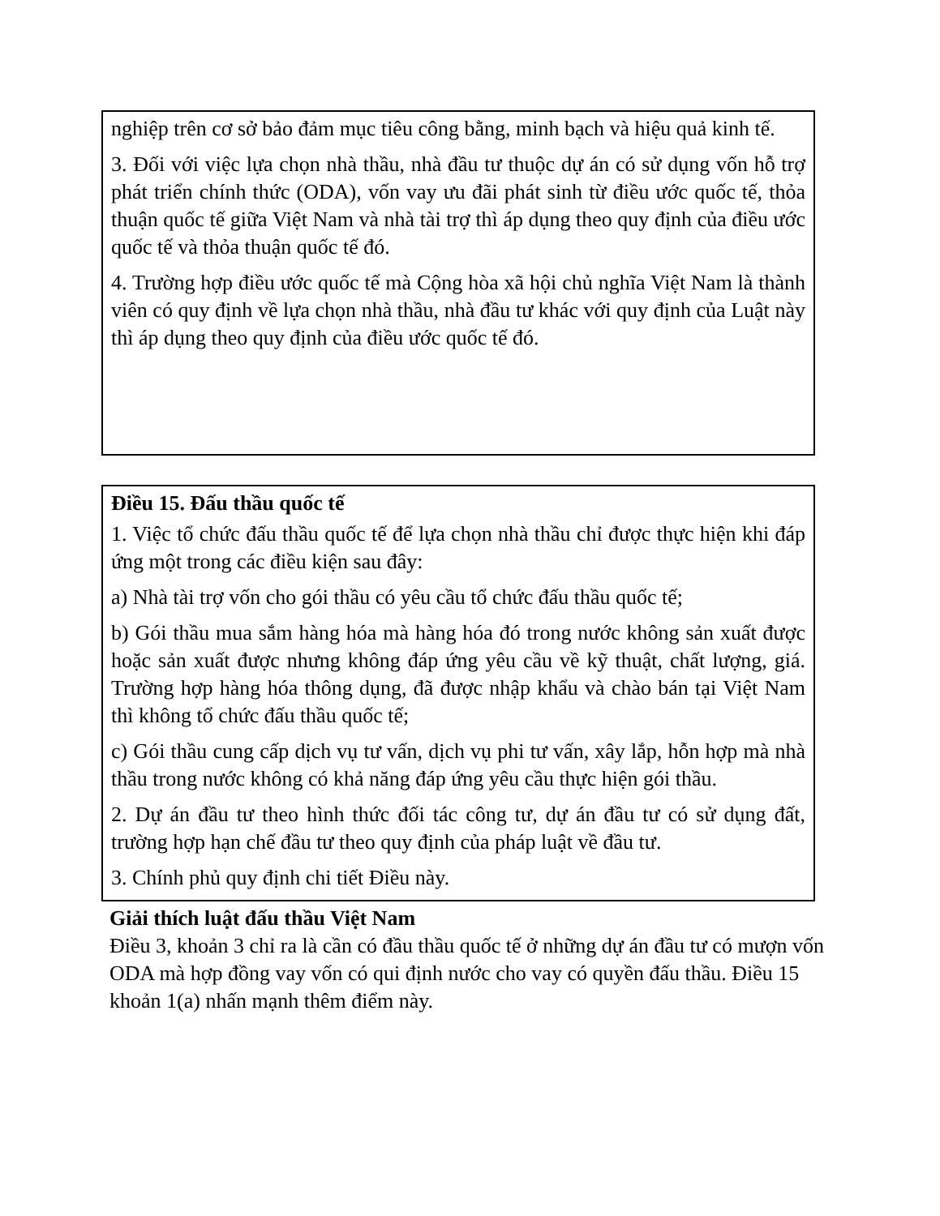nghiệp trên cơ sở bảo đảm mục tiêu công bằng, minh bạch và hiệu quả kinh tế.
3. Đối với việc lựa chọn nhà thầu, nhà đầu tư thuộc dự án có sử dụng vốn hỗ trợ phát triển chính thức (ODA), vốn vay ưu đãi phát sinh từ điều ước quốc tế, thỏa thuận quốc tế giữa Việt Nam và nhà tài trợ thì áp dụng theo quy định của điều ước quốc tế và thỏa thuận quốc tế đó.
4. Trường hợp điều ước quốc tế mà Cộng hòa xã hội chủ nghĩa Việt Nam là thành viên có quy định về lựa chọn nhà thầu, nhà đầu tư khác với quy định của Luật này thì áp dụng theo quy định của điều ước quốc tế đó.
Điều 15. Đấu thầu quốc tế
1. Việc tổ chức đấu thầu quốc tế để lựa chọn nhà thầu chỉ được thực hiện khi đáp ứng một trong các điều kiện sau đây:
a) Nhà tài trợ vốn cho gói thầu có yêu cầu tổ chức đấu thầu quốc tế;
b) Gói thầu mua sắm hàng hóa mà hàng hóa đó trong nước không sản xuất được hoặc sản xuất được nhưng không đáp ứng yêu cầu về kỹ thuật, chất lượng, giá. Trường hợp hàng hóa thông dụng, đã được nhập khẩu và chào bán tại Việt Nam thì không tổ chức đấu thầu quốc tế;
c) Gói thầu cung cấp dịch vụ tư vấn, dịch vụ phi tư vấn, xây lắp, hỗn hợp mà nhà thầu trong nước không có khả năng đáp ứng yêu cầu thực hiện gói thầu.
2. Dự án đầu tư theo hình thức đối tác công tư, dự án đầu tư có sử dụng đất, trường hợp hạn chế đầu tư theo quy định của pháp luật về đầu tư.
3. Chính phủ quy định chi tiết Điều này.
Giải thích luật đấu thầu Việt Nam
Điều 3, khoản 3 chỉ ra là cần có đầu thầu quốc tế ở những dự án đầu tư có mượn vốn ODA mà hợp đồng vay vốn có qui định nước cho vay có quyền đấu thầu. Điều 15 khoản 1(a) nhấn mạnh thêm điểm này.